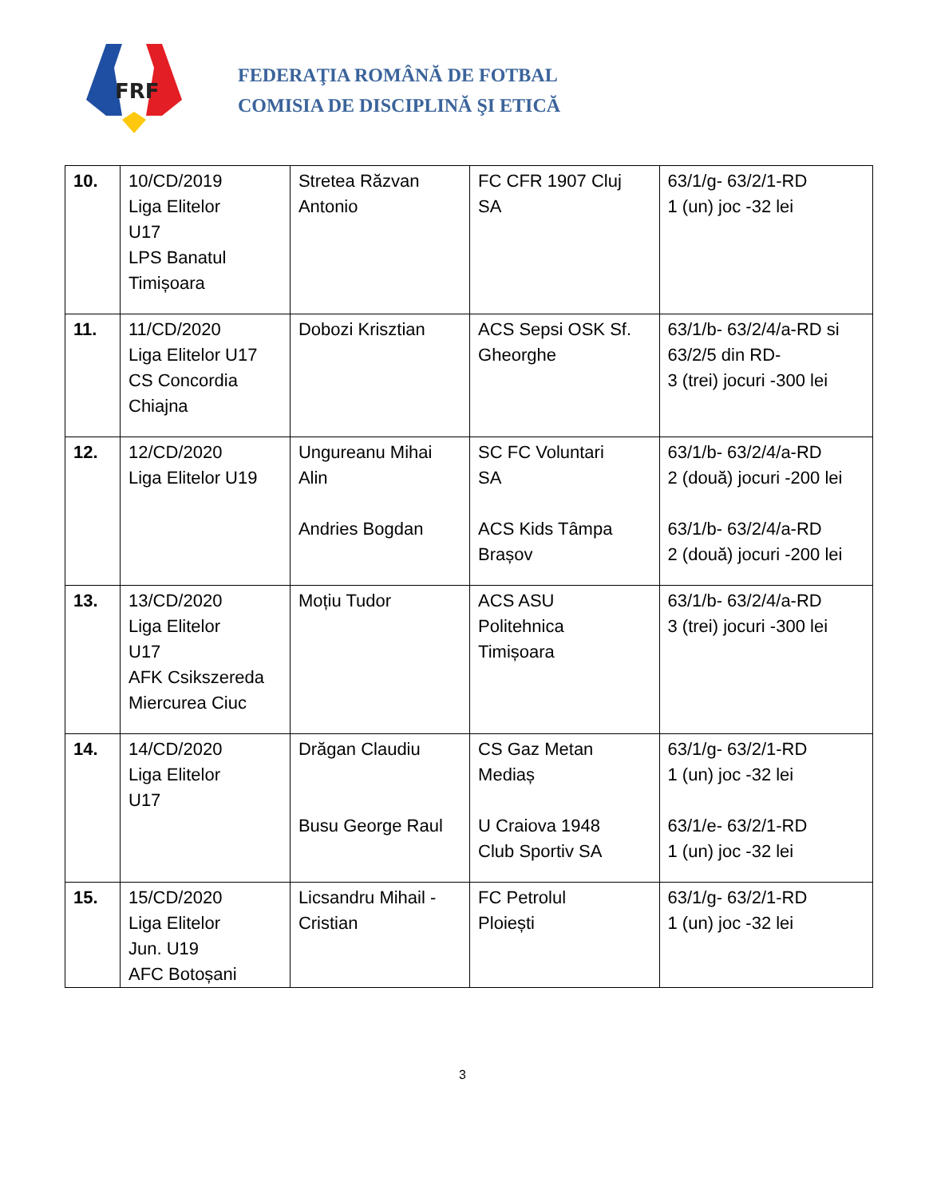FRF
FEDERAŢIA ROMÂNĂ DE FOTBAL
COMISIA DE DISCIPLINĂ ŞI ETICĂ
| 10. | 10/CD/2019 Liga Elitelor U17 LPS Banatul Timișoara | Stretea Răzvan Antonio | FC CFR 1907 Cluj SA | 63/1/g- 63/2/1-RD 1 (un) joc -32 lei |
| 11. | 11/CD/2020 Liga Elitelor U17 CS Concordia Chiajna | Dobozi Krisztian | ACS Sepsi OSK Sf. Gheorghe | 63/1/b- 63/2/4/a-RD si 63/2/5 din RD- 3 (trei) jocuri -300 lei |
| 12. | 12/CD/2020 Liga Elitelor U19 | Ungureanu Mihai Alin Andries Bogdan | SC FC Voluntari SA ACS Kids Tâmpa Brașov | 63/1/b- 63/2/4/a-RD 2 (două) jocuri -200 lei 63/1/b- 63/2/4/a-RD 2 (două) jocuri -200 lei |
| 13. | 13/CD/2020 Liga Elitelor U17 AFK Csikszereda Miercurea Ciuc | Moțiu Tudor | ACS ASU Politehnica Timișoara | 63/1/b- 63/2/4/a-RD 3 (trei) jocuri -300 lei |
| 14. | 14/CD/2020 Liga Elitelor U17 | Drăgan Claudiu Busu George Raul | CS Gaz Metan Mediaș U Craiova 1948 Club Sportiv SA | 63/1/g- 63/2/1-RD 1 (un) joc -32 lei 63/1/e- 63/2/1-RD 1 (un) joc -32 lei |
| 15. | 15/CD/2020 Liga Elitelor Jun. U19 AFC Botoșani | Licsandru Mihail - Cristian | FC Petrolul Ploiești | 63/1/g- 63/2/1-RD 1 (un) joc -32 lei |
3